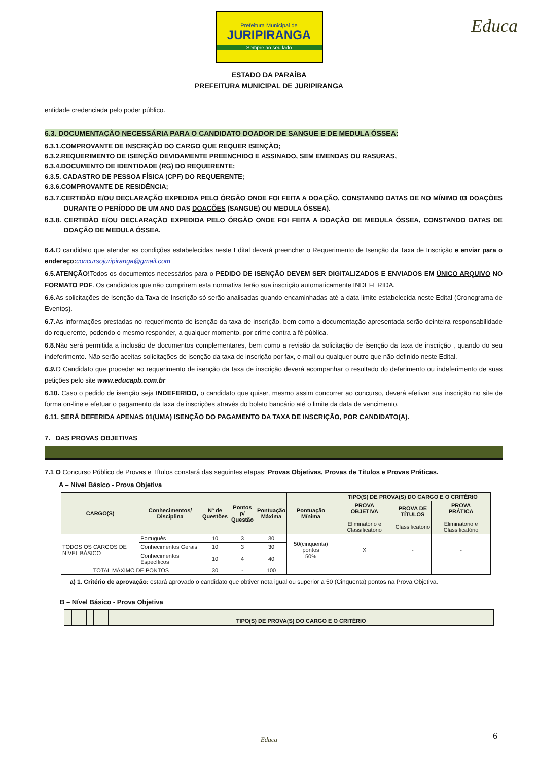Prefeitura Municipal de JURIPIRANGA Sempre ao seu lado
Educa
ESTADO DA PARAÍBA
PREFEITURA MUNICIPAL DE JURIPIRANGA
entidade credenciada pelo poder público.
6.3. DOCUMENTAÇÃO NECESSÁRIA PARA O CANDIDATO DOADOR DE SANGUE E DE MEDULA ÓSSEA:
6.3.1.COMPROVANTE DE INSCRIÇÃO DO CARGO QUE REQUER ISENÇÃO;
6.3.2.REQUERIMENTO DE ISENÇÃO DEVIDAMENTE PREENCHIDO E ASSINADO, SEM EMENDAS OU RASURAS,
6.3.4.DOCUMENTO DE IDENTIDADE (RG) DO REQUERENTE;
6.3.5. CADASTRO DE PESSOA FÍSICA (CPF) DO REQUERENTE;
6.3.6.COMPROVANTE DE RESIDÊNCIA;
6.3.7.CERTIDÃO E/OU DECLARAÇÃO EXPEDIDA PELO ÓRGÃO ONDE FOI FEITA A DOAÇÃO, CONSTANDO DATAS DE NO MÍNIMO 03 DOAÇÕES DURANTE O PERÍODO DE UM ANO DAS DOAÇÕES (SANGUE) OU MEDULA ÓSSEA).
6.3.8. CERTIDÃO E/OU DECLARAÇÃO EXPEDIDA PELO ÓRGÃO ONDE FOI FEITA A DOAÇÃO DE MEDULA ÓSSEA, CONSTANDO DATAS DE DOAÇÃO DE MEDULA ÓSSEA.
6.4. O candidato que atender as condições estabelecidas neste Edital deverá preencher o Requerimento de Isenção da Taxa de Inscrição e enviar para o endereço: concursojuripiranga@gmail.com
6.5.ATENÇÃO!Todos os documentos necessários para o PEDIDO DE ISENÇÃO DEVEM SER DIGITALIZADOS E ENVIADOS EM ÚNICO ARQUIVO NO FORMATO PDF. Os candidatos que não cumprirem esta normativa terão sua inscrição automaticamente INDEFERIDA.
6.6. As solicitações de Isenção da Taxa de Inscrição só serão analisadas quando encaminhadas até a data limite estabelecida neste Edital (Cronograma de Eventos).
6.7. As informações prestadas no requerimento de isenção da taxa de inscrição, bem como a documentação apresentada serão deinteira responsabilidade do requerente, podendo o mesmo responder, a qualquer momento, por crime contra a fé pública.
6.8. Não será permitida a inclusão de documentos complementares, bem como a revisão da solicitação de isenção da taxa de inscrição , quando do seu indeferimento. Não serão aceitas solicitações de isenção da taxa de inscrição por fax, e-mail ou qualquer outro que não definido neste Edital.
6.9. O Candidato que proceder ao requerimento de isenção da taxa de inscrição deverá acompanhar o resultado do deferimento ou indeferimento de suas petições pelo site www.educapb.com.br
6.10. Caso o pedido de isenção seja INDEFERIDO, o candidato que quiser, mesmo assim concorrer ao concurso, deverá efetivar sua inscrição no site de forma on-line e efetuar o pagamento da taxa de inscrições através do boleto bancário até o limite da data de vencimento.
6.11. SERÁ DEFERIDA APENAS 01(UMA) ISENÇÃO DO PAGAMENTO DA TAXA DE INSCRIÇÃO, POR CANDIDATO(A).
7. DAS PROVAS OBJETIVAS
7.1 O Concurso Público de Provas e Títulos constará das seguintes etapas: Provas Objetivas, Provas de Títulos e Provas Práticas.
A – Nível Básico - Prova Objetiva
| CARGO(S) | Conhecimentos/ Disciplina | Nº de Questões | Pontos p/ Questão | Pontuação Máxima | Pontuação Mínima | TIPO(S) DE PROVA(S) DO CARGO E O CRITÉRIO | | |
| --- | --- | --- | --- | --- | --- | --- | --- | --- |
| | | | | | | PROVA OBJETIVA Eliminatório e Classificatório | PROVA DE TÍTULOS Classificatório | PROVA PRÁTICA Eliminatório e Classificatório |
| TODOS OS CARGOS DE NÍVEL BÁSICO | Português | 10 | 3 | 30 | 50(cinquenta) pontos 50% | X | - | - |
| | Conhecimentos Gerais | 10 | 3 | 30 | | | | |
| | Conhecimentos Específicos | 10 | 4 | 40 | | | | |
| TOTAL MÁXIMO DE PONTOS | | 30 | - | 100 | | | | |
a) 1. Critério de aprovação: estará aprovado o candidato que obtiver nota igual ou superior a 50 (Cinquenta) pontos na Prova Objetiva.
B – Nível Básico - Prova Objetiva
| | | | | | | TIPO(S) DE PROVA(S) DO CARGO E O CRITÉRIO |
| --- | --- | --- | --- | --- | --- | --- |
6 Educa